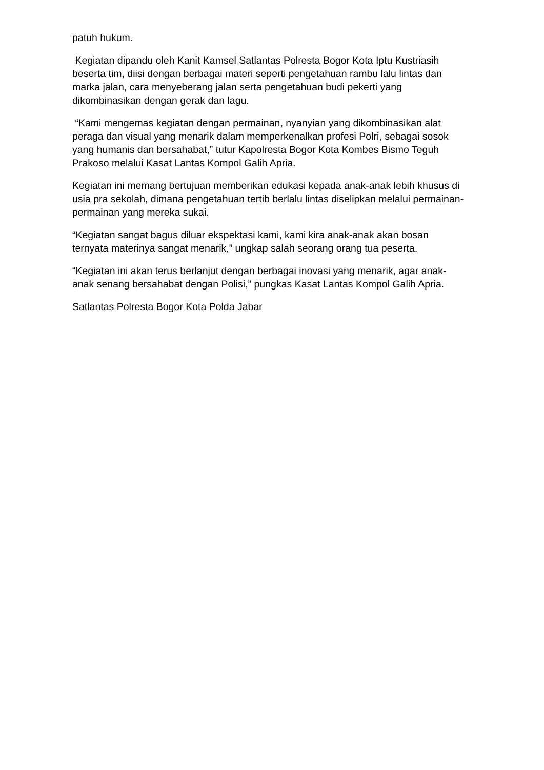patuh hukum.
Kegiatan dipandu oleh Kanit Kamsel Satlantas Polresta Bogor Kota Iptu Kustriasih beserta tim, diisi dengan berbagai materi seperti pengetahuan rambu lalu lintas dan marka jalan, cara menyeberang jalan serta pengetahuan budi pekerti yang dikombinasikan dengan gerak dan lagu.
“Kami mengemas kegiatan dengan permainan, nyanyian yang dikombinasikan alat peraga dan visual yang menarik dalam memperkenalkan profesi Polri, sebagai sosok yang humanis dan bersahabat,” tutur Kapolresta Bogor Kota Kombes Bismo Teguh Prakoso melalui Kasat Lantas Kompol Galih Apria.
Kegiatan ini memang bertujuan memberikan edukasi kepada anak-anak lebih khusus di usia pra sekolah, dimana pengetahuan tertib berlalu lintas diselipkan melalui permainan-permainan yang mereka sukai.
“Kegiatan sangat bagus diluar ekspektasi kami, kami kira anak-anak akan bosan ternyata materinya sangat menarik,” ungkap salah seorang orang tua peserta.
“Kegiatan ini akan terus berlanjut dengan berbagai inovasi yang menarik, agar anak-anak senang bersahabat dengan Polisi,” pungkas Kasat Lantas Kompol Galih Apria.
Satlantas Polresta Bogor Kota Polda Jabar